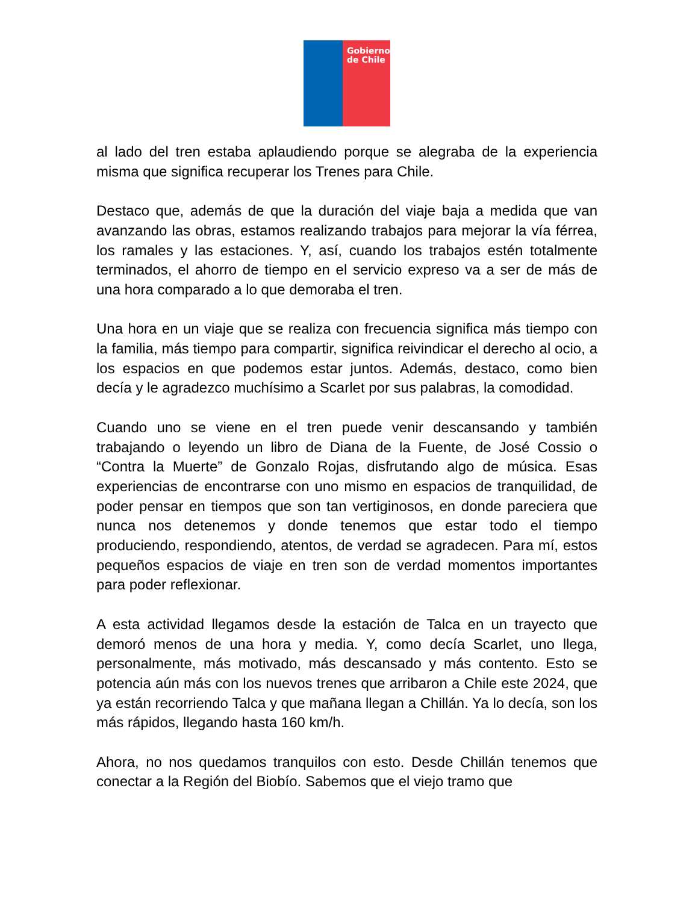Gobierno
de Chile
al lado del tren estaba aplaudiendo porque se alegraba de la experiencia misma que significa recuperar los Trenes para Chile.
Destaco que, además de que la duración del viaje baja a medida que van avanzando las obras, estamos realizando trabajos para mejorar la vía férrea, los ramales y las estaciones. Y, así, cuando los trabajos estén totalmente terminados, el ahorro de tiempo en el servicio expreso va a ser de más de una hora comparado a lo que demoraba el tren.
Una hora en un viaje que se realiza con frecuencia significa más tiempo con la familia, más tiempo para compartir, significa reivindicar el derecho al ocio, a los espacios en que podemos estar juntos. Además, destaco, como bien decía y le agradezco muchísimo a Scarlet por sus palabras, la comodidad.
Cuando uno se viene en el tren puede venir descansando y también trabajando o leyendo un libro de Diana de la Fuente, de José Cossio o “Contra la Muerte” de Gonzalo Rojas, disfrutando algo de música. Esas experiencias de encontrarse con uno mismo en espacios de tranquilidad, de poder pensar en tiempos que son tan vertiginosos, en donde pareciera que nunca nos detenemos y donde tenemos que estar todo el tiempo produciendo, respondiendo, atentos, de verdad se agradecen. Para mí, estos pequeños espacios de viaje en tren son de verdad momentos importantes para poder reflexionar.
A esta actividad llegamos desde la estación de Talca en un trayecto que demoró menos de una hora y media. Y, como decía Scarlet, uno llega, personalmente, más motivado, más descansado y más contento. Esto se potencia aún más con los nuevos trenes que arribaron a Chile este 2024, que ya están recorriendo Talca y que mañana llegan a Chillán. Ya lo decía, son los más rápidos, llegando hasta 160 km/h.
Ahora, no nos quedamos tranquilos con esto. Desde Chillán tenemos que conectar a la Región del Biobío. Sabemos que el viejo tramo que